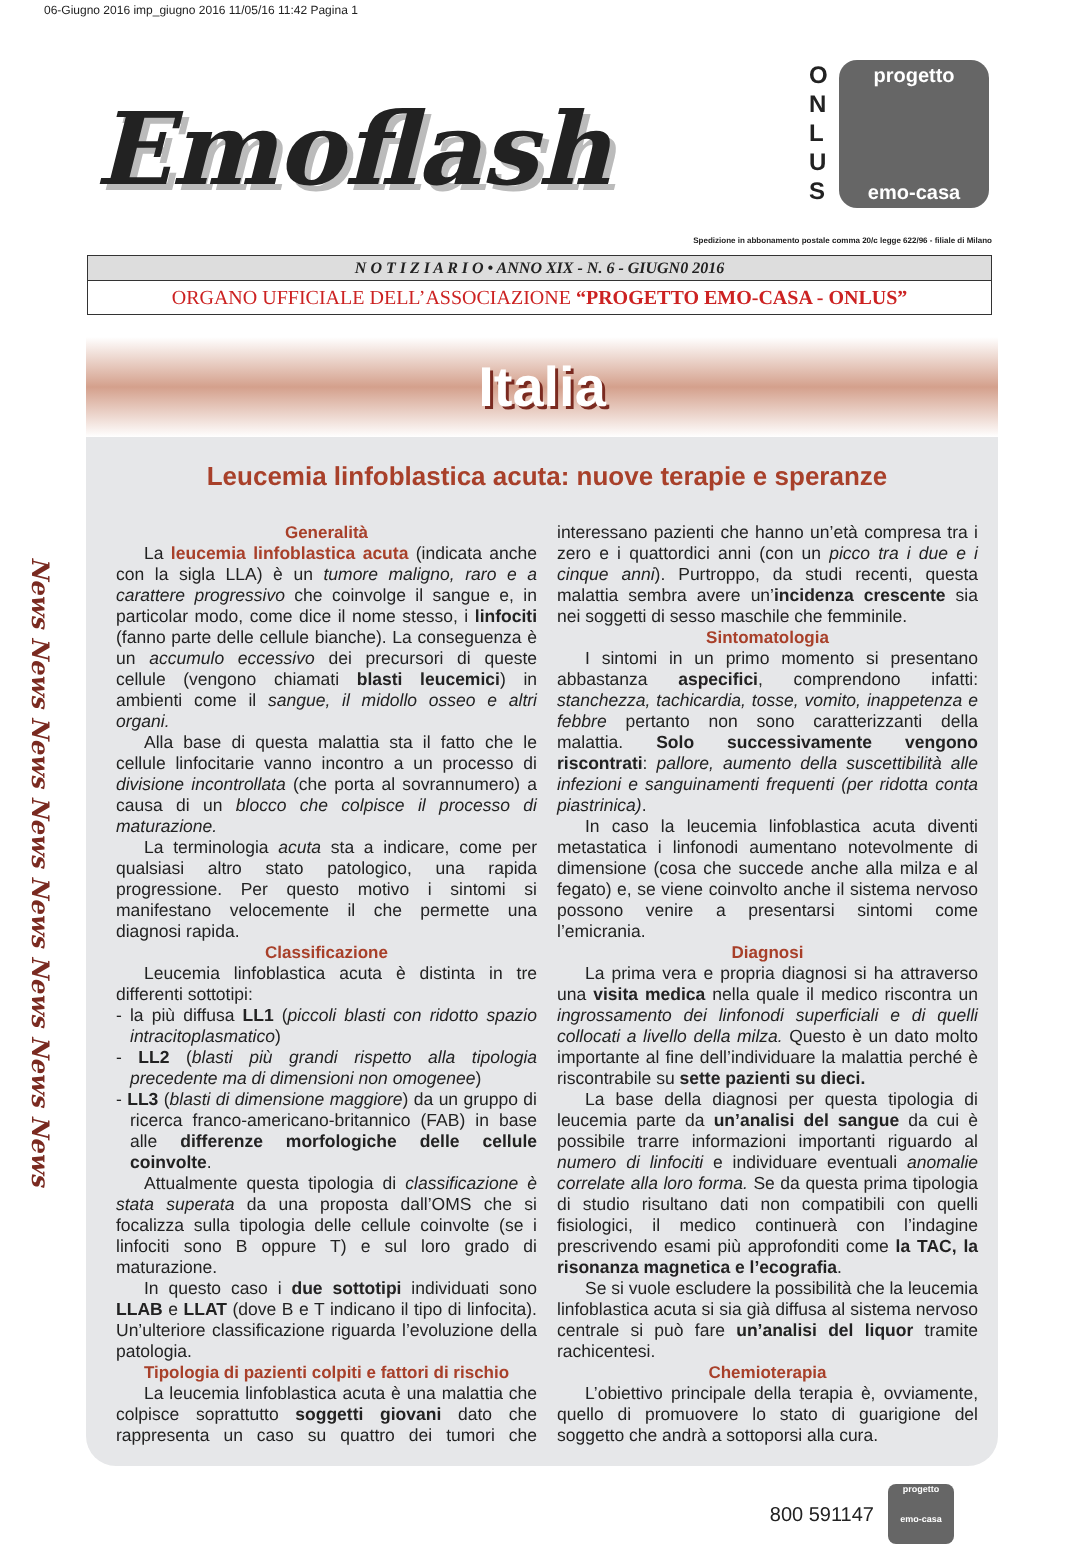06-Giugno 2016 imp_giugno 2016 11/05/16 11:42 Pagina 1
Emoflash
O N L U S
progetto
emo-casa
Spedizione in abbonamento postale comma 20/c legge 622/96 - filiale di Milano
N O T I Z I A R I O • ANNO XIX - N. 6 - GIUGN0 2016
ORGANO UFFICIALE DELL’ASSOCIAZIONE “PROGETTO EMO-CASA - ONLUS”
Italia
News News News News News News News News
Leucemia linfoblastica acuta: nuove terapie e speranze
Generalità
La leucemia linfoblastica acuta (indicata anche con la sigla LLA) è un tumore maligno, raro e a carattere progressivo che coinvolge il sangue e, in particolar modo, come dice il nome stesso, i linfociti (fanno parte delle cellule bianche). La conseguenza è un accumulo eccessivo dei precursori di queste cellule (vengono chiamati blasti leucemici) in ambienti come il sangue, il midollo osseo e altri organi.
Alla base di questa malattia sta il fatto che le cellule linfocitarie vanno incontro a un processo di divisione incontrollata (che porta al sovrannumero) a causa di un blocco che colpisce il processo di maturazione.
La terminologia acuta sta a indicare, come per qualsiasi altro stato patologico, una rapida progressione. Per questo motivo i sintomi si manifestano velocemente il che permette una diagnosi rapida.
Classificazione
Leucemia linfoblastica acuta è distinta in tre differenti sottotipi:
- la più diffusa LL1 (piccoli blasti con ridotto spazio intracitoplasmatico)
- LL2 (blasti più grandi rispetto alla tipologia precedente ma di dimensioni non omogenee)
- LL3 (blasti di dimensione maggiore) da un gruppo di ricerca franco-americano-britannico (FAB) in base alle differenze morfologiche delle cellule coinvolte.
Attualmente questa tipologia di classificazione è stata superata da una proposta dall’OMS che si focalizza sulla tipologia delle cellule coinvolte (se i linfociti sono B oppure T) e sul loro grado di maturazione.
In questo caso i due sottotipi individuati sono LLAB e LLAT (dove B e T indicano il tipo di linfocita). Un’ulteriore classificazione riguarda l’evoluzione della patologia.
Tipologia di pazienti colpiti e fattori di rischio
La leucemia linfoblastica acuta è una malattia che colpisce soprattutto soggetti giovani dato che rappresenta un caso su quattro dei tumori che interessano pazienti che hanno un’età compresa tra i zero e i quattordici anni (con un picco tra i due e i cinque anni). Purtroppo, da studi recenti, questa malattia sembra avere un’incidenza crescente sia nei soggetti di sesso maschile che femminile.
Sintomatologia
I sintomi in un primo momento si presentano abbastanza aspecifici, comprendono infatti: stanchezza, tachicardia, tosse, vomito, inappetenza e febbre pertanto non sono caratterizzanti della malattia. Solo successivamente vengono riscontrati: pallore, aumento della suscettibilità alle infezioni e sanguinamenti frequenti (per ridotta conta piastrinica).
In caso la leucemia linfoblastica acuta diventi metastatica i linfonodi aumentano notevolmente di dimensione (cosa che succede anche alla milza e al fegato) e, se viene coinvolto anche il sistema nervoso possono venire a presentarsi sintomi come l’emicrania.
Diagnosi
La prima vera e propria diagnosi si ha attraverso una visita medica nella quale il medico riscontra un ingrossamento dei linfonodi superficiali e di quelli collocati a livello della milza. Questo è un dato molto importante al fine dell’individuare la malattia perché è riscontrabile su sette pazienti su dieci.
La base della diagnosi per questa tipologia di leucemia parte da un’analisi del sangue da cui è possibile trarre informazioni importanti riguardo al numero di linfociti e individuare eventuali anomalie correlate alla loro forma. Se da questa prima tipologia di studio risultano dati non compatibili con quelli fisiologici, il medico continuerà con l’indagine prescrivendo esami più approfonditi come la TAC, la risonanza magnetica e l’ecografia.
Se si vuole escludere la possibilità che la leucemia linfoblastica acuta si sia già diffusa al sistema nervoso centrale si può fare un’analisi del liquor tramite rachicentesi.
Chemioterapia
L’obiettivo principale della terapia è, ovviamente, quello di promuovere lo stato di guarigione del soggetto che andrà a sottoporsi alla cura.
800 591147
progetto
emo-casa